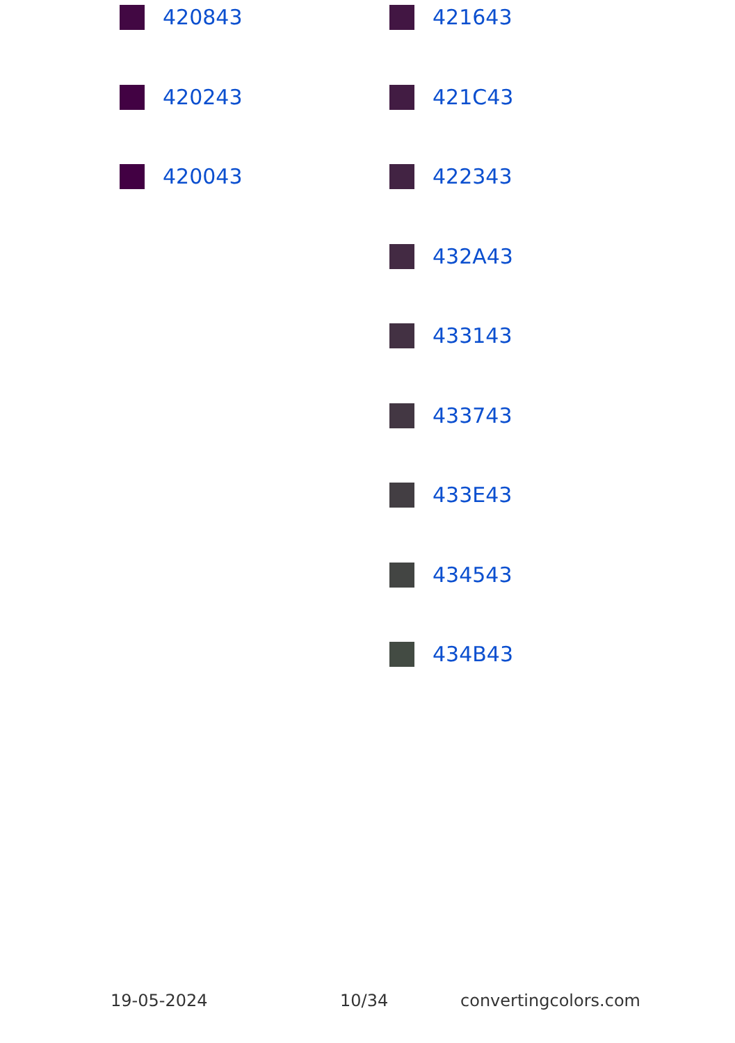420843
420243
420043
421643
421C43
422343
432A43
433143
433743
433E43
434543
434B43
19-05-2024 10/34 convertingcolors.com